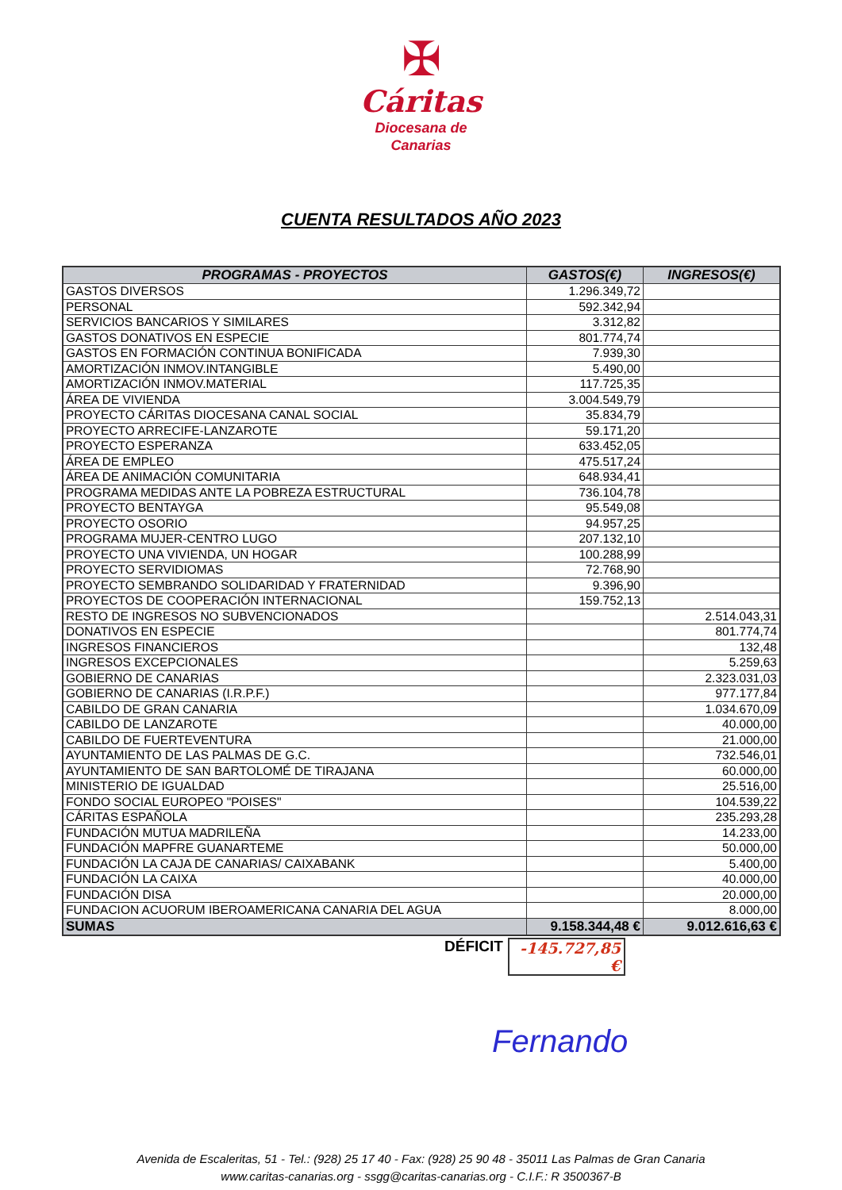✠
Cáritas
Diocesana de
Canarias
CUENTA RESULTADOS AÑO 2023
| PROGRAMAS - PROYECTOS | GASTOS(€) | INGRESOS(€) |
| --- | --- | --- |
| GASTOS DIVERSOS | 1.296.349,72 | |
| PERSONAL | 592.342,94 | |
| SERVICIOS BANCARIOS Y SIMILARES | 3.312,82 | |
| GASTOS DONATIVOS EN ESPECIE | 801.774,74 | |
| GASTOS EN FORMACIÓN CONTINUA BONIFICADA | 7.939,30 | |
| AMORTIZACIÓN INMOV.INTANGIBLE | 5.490,00 | |
| AMORTIZACIÓN INMOV.MATERIAL | 117.725,35 | |
| ÁREA DE VIVIENDA | 3.004.549,79 | |
| PROYECTO CÁRITAS DIOCESANA CANAL SOCIAL | 35.834,79 | |
| PROYECTO ARRECIFE-LANZAROTE | 59.171,20 | |
| PROYECTO ESPERANZA | 633.452,05 | |
| ÁREA DE EMPLEO | 475.517,24 | |
| ÁREA DE ANIMACIÓN COMUNITARIA | 648.934,41 | |
| PROGRAMA MEDIDAS ANTE LA POBREZA ESTRUCTURAL | 736.104,78 | |
| PROYECTO BENTAYGA | 95.549,08 | |
| PROYECTO OSORIO | 94.957,25 | |
| PROGRAMA MUJER-CENTRO LUGO | 207.132,10 | |
| PROYECTO UNA VIVIENDA, UN HOGAR | 100.288,99 | |
| PROYECTO SERVIDIOMAS | 72.768,90 | |
| PROYECTO SEMBRANDO SOLIDARIDAD Y FRATERNIDAD | 9.396,90 | |
| PROYECTOS DE COOPERACIÓN INTERNACIONAL | 159.752,13 | |
| RESTO DE INGRESOS NO SUBVENCIONADOS | | 2.514.043,31 |
| DONATIVOS EN ESPECIE | | 801.774,74 |
| INGRESOS FINANCIEROS | | 132,48 |
| INGRESOS EXCEPCIONALES | | 5.259,63 |
| GOBIERNO DE CANARIAS | | 2.323.031,03 |
| GOBIERNO DE CANARIAS (I.R.P.F.) | | 977.177,84 |
| CABILDO DE GRAN CANARIA | | 1.034.670,09 |
| CABILDO DE LANZAROTE | | 40.000,00 |
| CABILDO DE FUERTEVENTURA | | 21.000,00 |
| AYUNTAMIENTO DE LAS PALMAS DE G.C. | | 732.546,01 |
| AYUNTAMIENTO DE SAN BARTOLOMÉ DE TIRAJANA | | 60.000,00 |
| MINISTERIO DE IGUALDAD | | 25.516,00 |
| FONDO SOCIAL EUROPEO "POISES" | | 104.539,22 |
| CÁRITAS ESPAÑOLA | | 235.293,28 |
| FUNDACIÓN MUTUA MADRILEÑA | | 14.233,00 |
| FUNDACIÓN MAPFRE GUANARTEME | | 50.000,00 |
| FUNDACIÓN LA CAJA DE CANARIAS/ CAIXABANK | | 5.400,00 |
| FUNDACIÓN LA CAIXA | | 40.000,00 |
| FUNDACIÓN DISA | | 20.000,00 |
| FUNDACION ACUORUM IBEROAMERICANA CANARIA DEL AGUA | | 8.000,00 |
| SUMAS | 9.158.344,48 € | 9.012.616,63 € |
DÉFICIT -145.727,85 €
Fernando
Avenida de Escaleritas, 51 - Tel.: (928) 25 17 40 - Fax: (928) 25 90 48 - 35011 Las Palmas de Gran Canaria
www.caritas-canarias.org - ssgg@caritas-canarias.org - C.I.F.: R 3500367-B